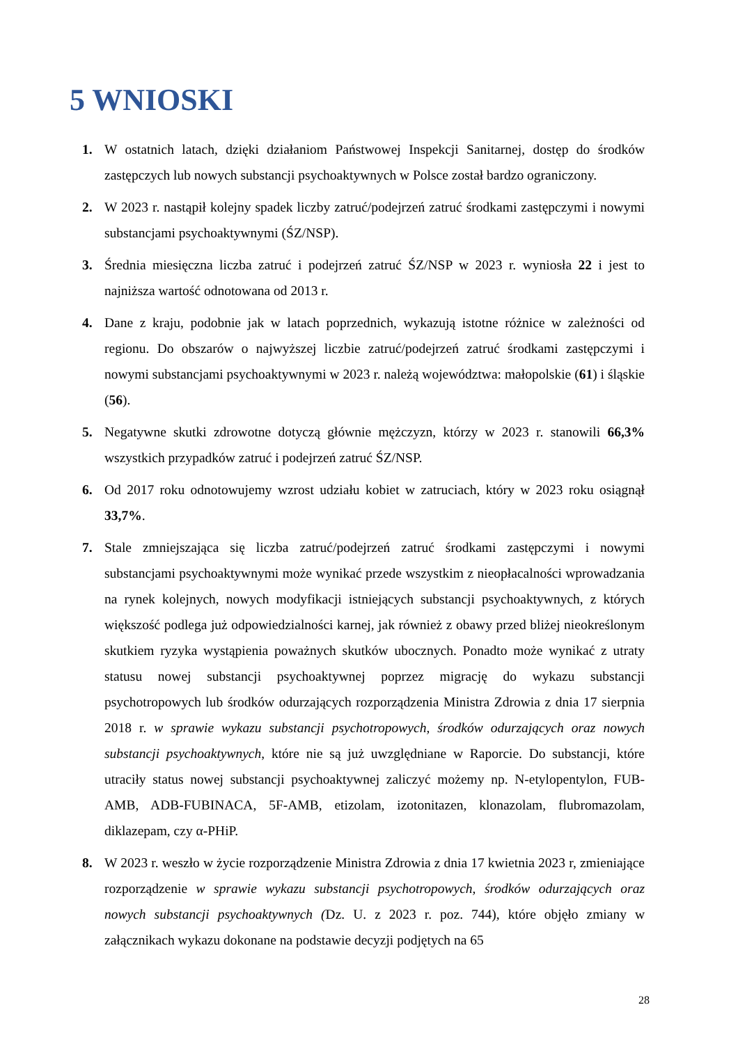5 WNIOSKI
1. W ostatnich latach, dzięki działaniom Państwowej Inspekcji Sanitarnej, dostęp do środków zastępczych lub nowych substancji psychoaktywnych w Polsce został bardzo ograniczony.
2. W 2023 r. nastąpił kolejny spadek liczby zatruć/podejrzeń zatruć środkami zastępczymi i nowymi substancjami psychoaktywnymi (ŚZ/NSP).
3. Średnia miesięczna liczba zatruć i podejrzeń zatruć ŚZ/NSP w 2023 r. wyniosła 22 i jest to najniższa wartość odnotowana od 2013 r.
4. Dane z kraju, podobnie jak w latach poprzednich, wykazują istotne różnice w zależności od regionu. Do obszarów o najwyższej liczbie zatruć/podejrzeń zatruć środkami zastępczymi i nowymi substancjami psychoaktywnymi w 2023 r. należą województwa: małopolskie (61) i śląskie (56).
5. Negatywne skutki zdrowotne dotyczą głównie mężczyzn, którzy w 2023 r. stanowili 66,3% wszystkich przypadków zatruć i podejrzeń zatruć ŚZ/NSP.
6. Od 2017 roku odnotowujemy wzrost udziału kobiet w zatruciach, który w 2023 roku osiągnął 33,7%.
7. Stale zmniejszająca się liczba zatruć/podejrzeń zatruć środkami zastępczymi i nowymi substancjami psychoaktywnymi może wynikać przede wszystkim z nieopłacalności wprowadzania na rynek kolejnych, nowych modyfikacji istniejących substancji psychoaktywnych, z których większość podlega już odpowiedzialności karnej, jak również z obawy przed bliżej nieokreślonym skutkiem ryzyka wystąpienia poważnych skutków ubocznych. Ponadto może wynikać z utraty statusu nowej substancji psychoaktywnej poprzez migrację do wykazu substancji psychotropowych lub środków odurzających rozporządzenia Ministra Zdrowia z dnia 17 sierpnia 2018 r. w sprawie wykazu substancji psychotropowych, środków odurzających oraz nowych substancji psychoaktywnych, które nie są już uwzględniane w Raporcie. Do substancji, które utraciły status nowej substancji psychoaktywnej zaliczyć możemy np. N-etylopentylon, FUB-AMB, ADB-FUBINACA, 5F-AMB, etizolam, izotonitazen, klonazolam, flubromazolam, diklazepam, czy α-PHiP.
8. W 2023 r. weszło w życie rozporządzenie Ministra Zdrowia z dnia 17 kwietnia 2023 r, zmieniające rozporządzenie w sprawie wykazu substancji psychotropowych, środków odurzających oraz nowych substancji psychoaktywnych (Dz. U. z 2023 r. poz. 744), które objęło zmiany w załącznikach wykazu dokonane na podstawie decyzji podjętych na 65
28